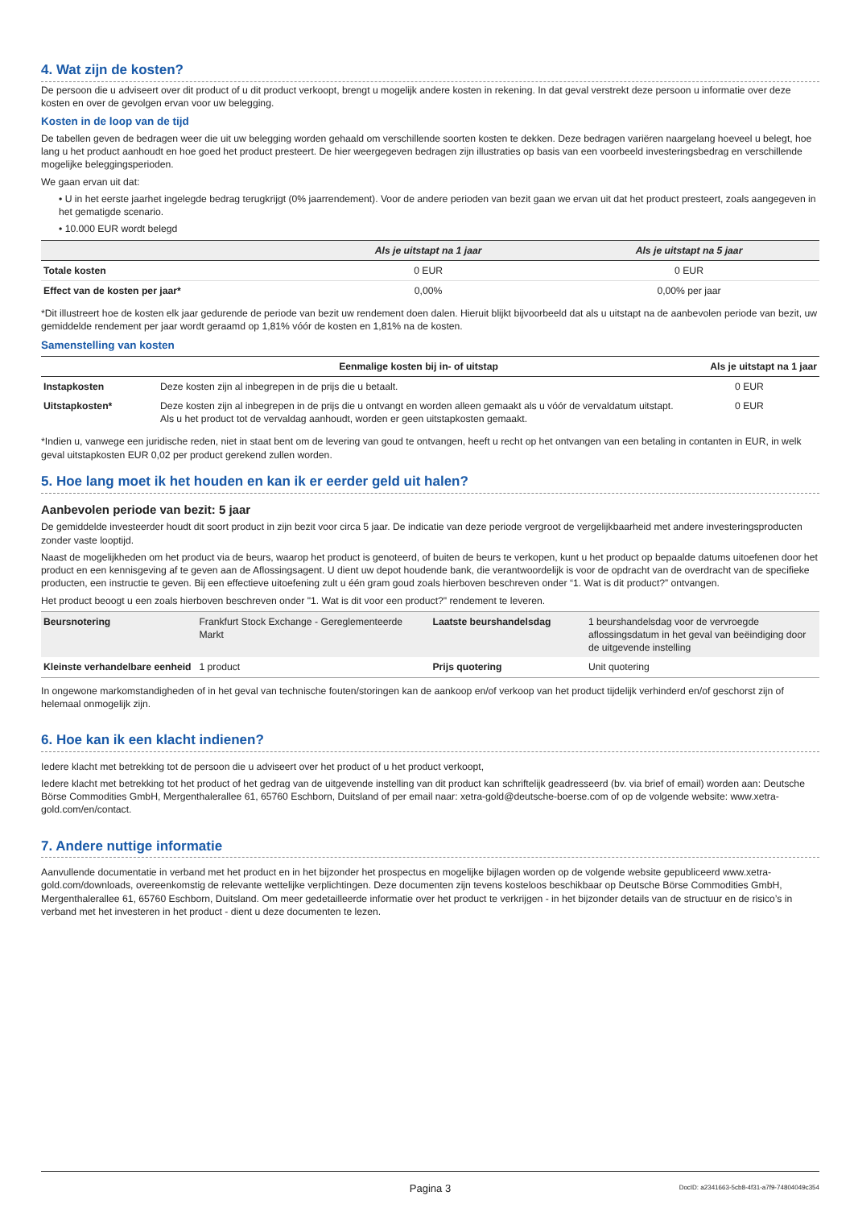4. Wat zijn de kosten?
De persoon die u adviseert over dit product of u dit product verkoopt, brengt u mogelijk andere kosten in rekening. In dat geval verstrekt deze persoon u informatie over deze kosten en over de gevolgen ervan voor uw belegging.
Kosten in de loop van de tijd
De tabellen geven de bedragen weer die uit uw belegging worden gehaald om verschillende soorten kosten te dekken. Deze bedragen variëren naargelang hoeveel u belegt, hoe lang u het product aanhoudt en hoe goed het product presteert. De hier weergegeven bedragen zijn illustraties op basis van een voorbeeld investeringsbedrag en verschillende mogelijke beleggingsperioden.
We gaan ervan uit dat:
• U in het eerste jaarhet ingelegde bedrag terugkrijgt (0% jaarrendement). Voor de andere perioden van bezit gaan we ervan uit dat het product presteert, zoals aangegeven in het gematigde scenario.
• 10.000 EUR wordt belegd
| | Als je uitstapt na 1 jaar | Als je uitstapt na 5 jaar |
| --- | --- | --- |
| Totale kosten | 0 EUR | 0 EUR |
| Effect van de kosten per jaar* | 0,00% | 0,00% per jaar |
*Dit illustreert hoe de kosten elk jaar gedurende de periode van bezit uw rendement doen dalen. Hieruit blijkt bijvoorbeeld dat als u uitstapt na de aanbevolen periode van bezit, uw gemiddelde rendement per jaar wordt geraamd op 1,81% vóór de kosten en 1,81% na de kosten.
Samenstelling van kosten
| | Eenmalige kosten bij in- of uitstap | Als je uitstapt na 1 jaar |
| --- | --- | --- |
| Instapkosten | Deze kosten zijn al inbegrepen in de prijs die u betaalt. | 0 EUR |
| Uitstapkosten* | Deze kosten zijn al inbegrepen in de prijs die u ontvangt en worden alleen gemaakt als u vóór de vervaldatum uitstapt. Als u het product tot de vervaldag aanhoudt, worden er geen uitstapkosten gemaakt. | 0 EUR |
*Indien u, vanwege een juridische reden, niet in staat bent om de levering van goud te ontvangen, heeft u recht op het ontvangen van een betaling in contanten in EUR, in welk geval uitstapkosten EUR 0,02 per product gerekend zullen worden.
5. Hoe lang moet ik het houden en kan ik er eerder geld uit halen?
Aanbevolen periode van bezit: 5 jaar
De gemiddelde investeerder houdt dit soort product in zijn bezit voor circa 5 jaar. De indicatie van deze periode vergroot de vergelijkbaarheid met andere investeringsproducten zonder vaste looptijd.
Naast de mogelijkheden om het product via de beurs, waarop het product is genoteerd, of buiten de beurs te verkopen, kunt u het product op bepaalde datums uitoefenen door het product en een kennisgeving af te geven aan de Aflossingsagent. U dient uw depot houdende bank, die verantwoordelijk is voor de opdracht van de overdracht van de specifieke producten, een instructie te geven. Bij een effectieve uitoefening zult u één gram goud zoals hierboven beschreven onder “1. Wat is dit product?” ontvangen.
Het product beoogt u een zoals hierboven beschreven onder "1. Wat is dit voor een product?" rendement te leveren.
| Beursnotering | Frankfurt Stock Exchange - Gereglementeerde Markt | Laatste beurshandelsdag | 1 beurshandelsdag voor de vervroegde aflossingsdatum in het geval van beëindiging door de uitgevende instelling |
| Kleinste verhandelbare eenheid | 1 product | Prijs quotering | Unit quotering |
In ongewone markomstandigheden of in het geval van technische fouten/storingen kan de aankoop en/of verkoop van het product tijdelijk verhinderd en/of geschorst zijn of helemaal onmogelijk zijn.
6. Hoe kan ik een klacht indienen?
Iedere klacht met betrekking tot de persoon die u adviseert over het product of u het product verkoopt,
Iedere klacht met betrekking tot het product of het gedrag van de uitgevende instelling van dit product kan schriftelijk geadresseerd (bv. via brief of email) worden aan: Deutsche Börse Commodities GmbH, Mergenthalerallee 61, 65760 Eschborn, Duitsland of per email naar: xetra-gold@deutsche-boerse.com of op de volgende website: www.xetra-gold.com/en/contact.
7. Andere nuttige informatie
Aanvullende documentatie in verband met het product en in het bijzonder het prospectus en mogelijke bijlagen worden op de volgende website gepubliceerd www.xetra-gold.com/downloads, overeenkomstig de relevante wettelijke verplichtingen. Deze documenten zijn tevens kosteloos beschikbaar op Deutsche Börse Commodities GmbH, Mergenthalerallee 61, 65760 Eschborn, Duitsland. Om meer gedetailleerde informatie over het product te verkrijgen - in het bijzonder details van de structuur en de risico’s in verband met het investeren in het product - dient u deze documenten te lezen.
Pagina 3 DocID: a2341663-5cb8-4f31-a7f9-74804049c354